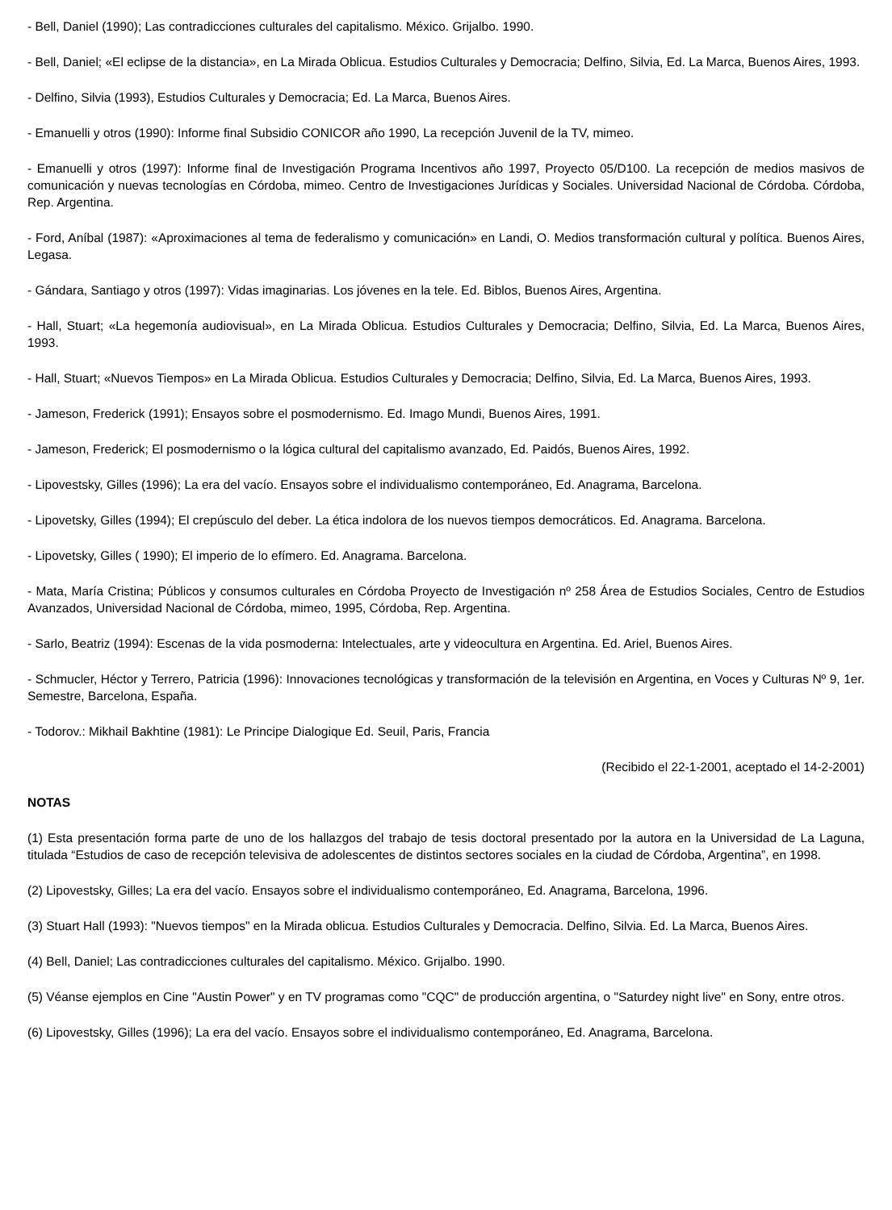- Bell, Daniel (1990); Las contradicciones culturales del capitalismo. México. Grijalbo. 1990.
- Bell, Daniel; «El eclipse de la distancia», en La Mirada Oblicua. Estudios Culturales y Democracia; Delfino, Silvia, Ed. La Marca, Buenos Aires, 1993.
- Delfino, Silvia (1993), Estudios Culturales y Democracia; Ed. La Marca, Buenos Aires.
- Emanuelli y otros (1990): Informe final Subsidio CONICOR año 1990, La recepción Juvenil de la TV, mimeo.
- Emanuelli y otros (1997): Informe final de Investigación Programa Incentivos año 1997, Proyecto 05/D100. La recepción de medios masivos de comunicación y nuevas tecnologías en Córdoba, mimeo. Centro de Investigaciones Jurídicas y Sociales. Universidad Nacional de Córdoba. Córdoba, Rep. Argentina.
- Ford, Aníbal (1987): «Aproximaciones al tema de federalismo y comunicación» en Landi, O. Medios transformación cultural y política. Buenos Aires, Legasa.
- Gándara, Santiago y otros (1997): Vidas imaginarias. Los jóvenes en la tele. Ed. Biblos, Buenos Aires, Argentina.
- Hall, Stuart; «La hegemonía audiovisual», en La Mirada Oblicua. Estudios Culturales y Democracia; Delfino, Silvia, Ed. La Marca, Buenos Aires, 1993.
- Hall, Stuart; «Nuevos Tiempos» en La Mirada Oblicua. Estudios Culturales y Democracia; Delfino, Silvia, Ed. La Marca, Buenos Aires, 1993.
- Jameson, Frederick (1991); Ensayos sobre el posmodernismo. Ed. Imago Mundi, Buenos Aires, 1991.
- Jameson, Frederick; El posmodernismo o la lógica cultural del capitalismo avanzado, Ed. Paidós, Buenos Aires, 1992.
- Lipovestsky, Gilles (1996); La era del vacío. Ensayos sobre el individualismo contemporáneo, Ed. Anagrama, Barcelona.
- Lipovetsky, Gilles (1994); El crepúsculo del deber. La ética indolora de los nuevos tiempos democráticos. Ed. Anagrama. Barcelona.
- Lipovetsky, Gilles ( 1990); El imperio de lo efímero. Ed. Anagrama. Barcelona.
- Mata, María Cristina; Públicos y consumos culturales en Córdoba Proyecto de Investigación nº 258 Área de Estudios Sociales, Centro de Estudios Avanzados, Universidad Nacional de Córdoba, mimeo, 1995, Córdoba, Rep. Argentina.
- Sarlo, Beatriz (1994): Escenas de la vida posmoderna: Intelectuales, arte y videocultura en Argentina. Ed. Ariel, Buenos Aires.
- Schmucler, Héctor y Terrero, Patricia (1996): Innovaciones tecnológicas y transformación de la televisión en Argentina, en Voces y Culturas Nº 9, 1er. Semestre, Barcelona, España.
- Todorov.: Mikhail Bakhtine (1981): Le Principe Dialogique Ed. Seuil, Paris, Francia
(Recibido el 22-1-2001, aceptado el 14-2-2001)
NOTAS
(1) Esta presentación forma parte de uno de los hallazgos del trabajo de tesis doctoral presentado por la autora en la Universidad de La Laguna, titulada “Estudios de caso de recepción televisiva de adolescentes de distintos sectores sociales en la ciudad de Córdoba, Argentina”, en 1998.
(2) Lipovestsky, Gilles; La era del vacío. Ensayos sobre el individualismo contemporáneo, Ed. Anagrama, Barcelona, 1996.
(3) Stuart Hall (1993): "Nuevos tiempos" en la Mirada oblicua. Estudios Culturales y Democracia. Delfino, Silvia. Ed. La Marca, Buenos Aires.
(4) Bell, Daniel; Las contradicciones culturales del capitalismo. México. Grijalbo. 1990.
(5) Véanse ejemplos en Cine "Austin Power" y en TV programas como "CQC" de producción argentina, o "Saturdey night live" en Sony, entre otros.
(6) Lipovestsky, Gilles (1996); La era del vacío. Ensayos sobre el individualismo contemporáneo, Ed. Anagrama, Barcelona.